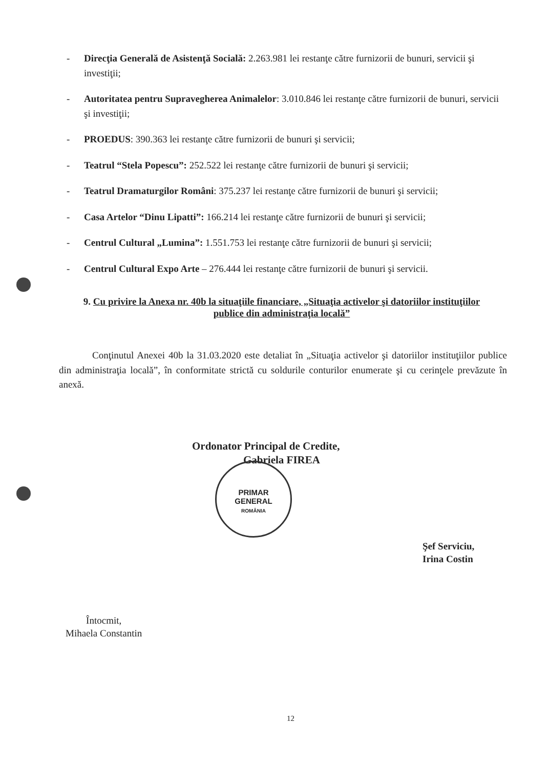- Direcţia Generală de Asistenţă Socială: 2.263.981 lei restanţe către furnizorii de bunuri, servicii şi investiţii;
- Autoritatea pentru Supravegherea Animalelor: 3.010.846 lei restanţe către furnizorii de bunuri, servicii şi investiţii;
- PROEDUS: 390.363 lei restanţe către furnizorii de bunuri şi servicii;
- Teatrul “Stela Popescu”: 252.522 lei restanţe către furnizorii de bunuri şi servicii;
- Teatrul Dramaturgilor Români: 375.237 lei restanţe către furnizorii de bunuri şi servicii;
- Casa Artelor “Dinu Lipatti”: 166.214 lei restanţe către furnizorii de bunuri şi servicii;
- Centrul Cultural „Lumina”: 1.551.753 lei restanţe către furnizorii de bunuri şi servicii;
- Centrul Cultural Expo Arte – 276.444 lei restanţe către furnizorii de bunuri şi servicii.
9. Cu privire la Anexa nr. 40b la situaţiile financiare, „Situaţia activelor şi datoriilor instituţiilor publice din administraţia locală”
Conţinutul Anexei 40b la 31.03.2020 este detaliat în „Situaţia activelor şi datoriilor instituţiilor publice din administraţia locală”, în conformitate strictă cu soldurile conturilor enumerate şi cu cerinţele prevăzute în anexă.
Ordonator Principal de Credite,
Gabriela FIREA
PRIMAR
GENERAL
ROMÂNIA
Şef Serviciu,
Irina Costin
Întocmit,
Mihaela Constantin
12